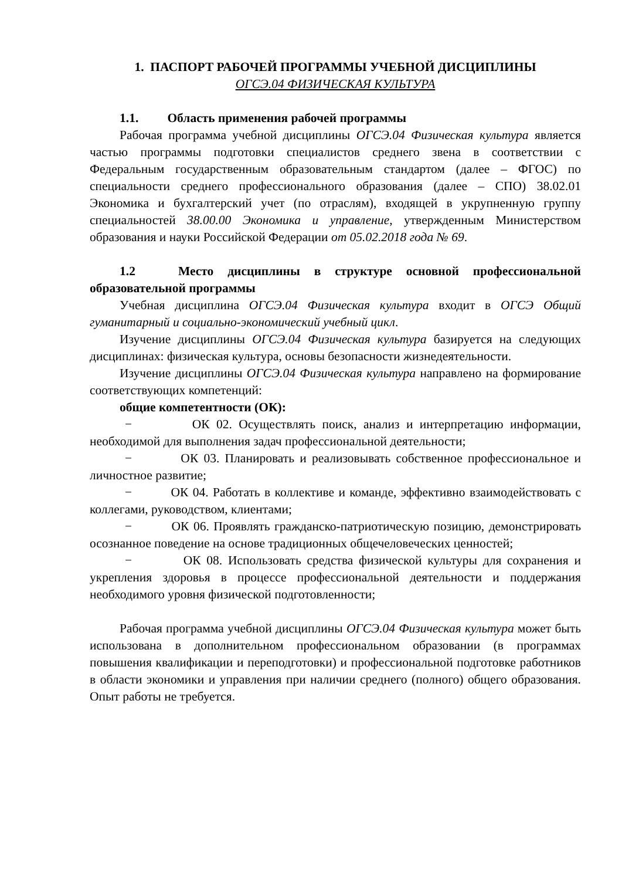1. ПАСПОРТ РАБОЧЕЙ ПРОГРАММЫ УЧЕБНОЙ ДИСЦИПЛИНЫ
ОГСЭ.04 ФИЗИЧЕСКАЯ КУЛЬТУРА
1.1. Область применения рабочей программы
Рабочая программа учебной дисциплины ОГСЭ.04 Физическая культура является частью программы подготовки специалистов среднего звена в соответствии с Федеральным государственным образовательным стандартом (далее – ФГОС) по специальности среднего профессионального образования (далее – СПО) 38.02.01 Экономика и бухгалтерский учет (по отраслям), входящей в укрупненную группу специальностей 38.00.00 Экономика и управление, утвержденным Министерством образования и науки Российской Федерации от 05.02.2018 года № 69.
1.2 Место дисциплины в структуре основной профессиональной образовательной программы
Учебная дисциплина ОГСЭ.04 Физическая культура входит в ОГСЭ Общий гуманитарный и социально-экономический учебный цикл.
Изучение дисциплины ОГСЭ.04 Физическая культура базируется на следующих дисциплинах: физическая культура, основы безопасности жизнедеятельности.
Изучение дисциплины ОГСЭ.04 Физическая культура направлено на формирование соответствующих компетенций:
общие компетентности (ОК):
− ОК 02. Осуществлять поиск, анализ и интерпретацию информации, необходимой для выполнения задач профессиональной деятельности;
− ОК 03. Планировать и реализовывать собственное профессиональное и личностное развитие;
− ОК 04. Работать в коллективе и команде, эффективно взаимодействовать с коллегами, руководством, клиентами;
− ОК 06. Проявлять гражданско-патриотическую позицию, демонстрировать осознанное поведение на основе традиционных общечеловеческих ценностей;
− ОК 08. Использовать средства физической культуры для сохранения и укрепления здоровья в процессе профессиональной деятельности и поддержания необходимого уровня физической подготовленности;
Рабочая программа учебной дисциплины ОГСЭ.04 Физическая культура может быть использована в дополнительном профессиональном образовании (в программах повышения квалификации и переподготовки) и профессиональной подготовке работников в области экономики и управления при наличии среднего (полного) общего образования. Опыт работы не требуется.